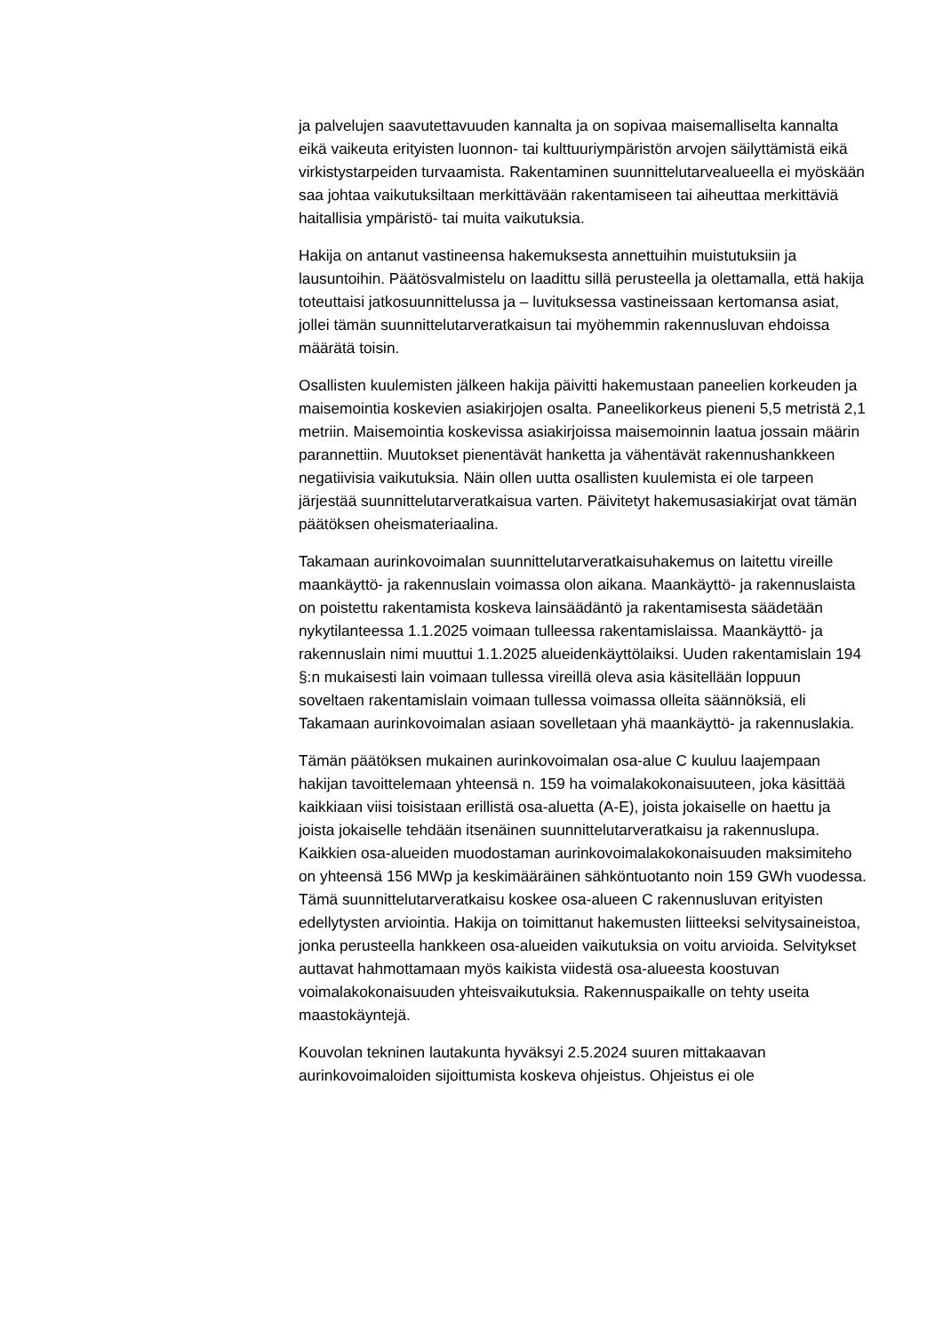ja palvelujen saavutettavuuden kannalta ja on sopivaa maisemalliselta kannalta eikä vaikeuta erityisten luonnon- tai kulttuuriympäristön arvojen säilyttämistä eikä virkistystarpeiden turvaamista. Rakentaminen suunnittelutarvealueella ei myöskään saa johtaa vaikutuksiltaan merkittävään rakentamiseen tai aiheuttaa merkittäviä haitallisia ympäristö- tai muita vaikutuksia.
Hakija on antanut vastineensa hakemuksesta annettuihin muistutuksiin ja lausuntoihin. Päätösvalmistelu on laadittu sillä perusteella ja olettamalla, että hakija toteuttaisi jatkosuunnittelussa ja – luvituksessa vastineissaan kertomansa asiat, jollei tämän suunnittelutarveratkaisun tai myöhemmin rakennusluvan ehdoissa määrätä toisin.
Osallisten kuulemisten jälkeen hakija päivitti hakemustaan paneelien korkeuden ja maisemointia koskevien asiakirjojen osalta. Paneelikorkeus pieneni 5,5 metristä 2,1 metriin. Maisemointia koskevissa asiakirjoissa maisemoinnin laatua jossain määrin parannettiin. Muutokset pienentävät hanketta ja vähentävät rakennushankkeen negatiivisia vaikutuksia. Näin ollen uutta osallisten kuulemista ei ole tarpeen järjestää suunnittelutarveratkaisua varten. Päivitetyt hakemusasiakirjat ovat tämän päätöksen oheismateriaalina.
Takamaan aurinkovoimalan suunnittelutarveratkaisuhakemus on laitettu vireille maankäyttö- ja rakennuslain voimassa olon aikana. Maankäyttö- ja rakennuslaista on poistettu rakentamista koskeva lainsäädäntö ja rakentamisesta säädetään nykytilanteessa 1.1.2025 voimaan tulleessa rakentamislaissa. Maankäyttö- ja rakennuslain nimi muuttui 1.1.2025 alueidenkäyttölaiksi. Uuden rakentamislain 194 §:n mukaisesti lain voimaan tullessa vireillä oleva asia käsitellään loppuun soveltaen rakentamislain voimaan tullessa voimassa olleita säännöksiä, eli Takamaan aurinkovoimalan asiaan sovelletaan yhä maankäyttö- ja rakennuslakia.
Tämän päätöksen mukainen aurinkovoimalan osa-alue C kuuluu laajempaan hakijan tavoittelemaan yhteensä n. 159 ha voimalakokonaisuuteen, joka käsittää kaikkiaan viisi toisistaan erillistä osa-aluetta (A-E), joista jokaiselle on haettu ja joista jokaiselle tehdään itsenäinen suunnittelutarveratkaisu ja rakennuslupa. Kaikkien osa-alueiden muodostaman aurinkovoimalakokonaisuuden maksimiteho on yhteensä 156 MWp ja keskimääräinen sähköntuotanto noin 159 GWh vuodessa. Tämä suunnittelutarveratkaisu koskee osa-alueen C rakennusluvan erityisten edellytysten arviointia. Hakija on toimittanut hakemusten liitteeksi selvitysaineistoa, jonka perusteella hankkeen osa-alueiden vaikutuksia on voitu arvioida. Selvitykset auttavat hahmottamaan myös kaikista viidestä osa-alueesta koostuvan voimalakokonaisuuden yhteisvaikutuksia. Rakennuspaikalle on tehty useita maastokäyntejä.
Kouvolan tekninen lautakunta hyväksyi 2.5.2024 suuren mittakaavan aurinkovoimaloiden sijoittumista koskeva ohjeistus. Ohjeistus ei ole